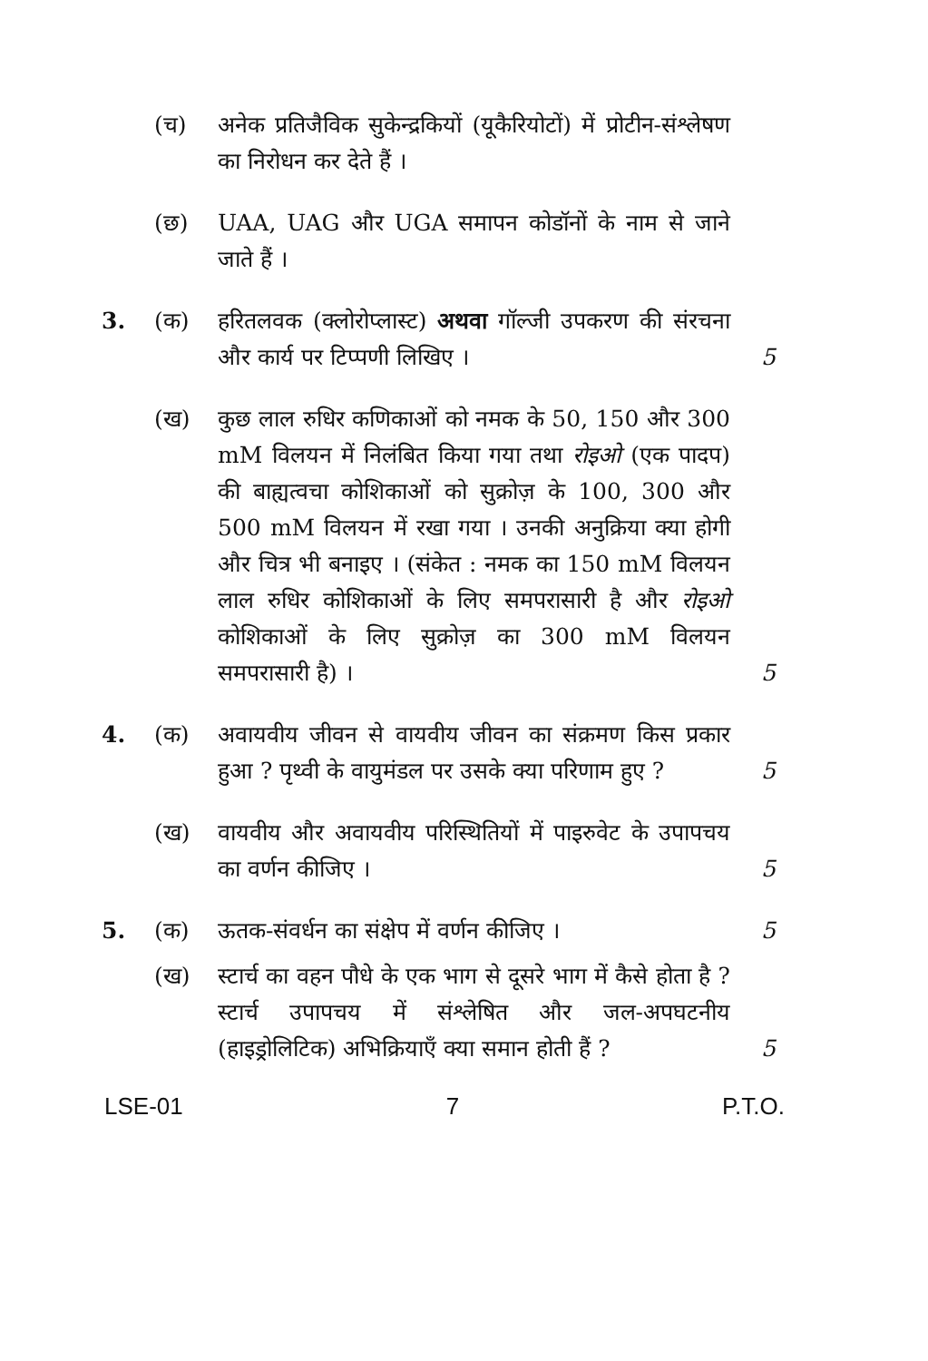(च) अनेक प्रतिजैविक सुकेन्द्रकियों (यूकैरियोटों) में प्रोटीन-संश्लेषण का निरोधन कर देते हैं ।
(छ) UAA, UAG और UGA समापन कोडॉनों के नाम से जाने जाते हैं ।
3. (क) हरितलवक (क्लोरोप्लास्ट) अथवा गॉल्जी उपकरण की संरचना और कार्य पर टिप्पणी लिखिए ।
5
(ख) कुछ लाल रुधिर कणिकाओं को नमक के 50, 150 और 300 mM विलयन में निलंबित किया गया तथा रोइओ (एक पादप) की बाह्यत्वचा कोशिकाओं को सुक्रोज़ के 100, 300 और 500 mM विलयन में रखा गया । उनकी अनुक्रिया क्या होगी और चित्र भी बनाइए । (संकेत : नमक का 150 mM विलयन लाल रुधिर कोशिकाओं के लिए समपरासारी है और रोइओ कोशिकाओं के लिए सुक्रोज़ का 300 mM विलयन समपरासारी है) ।
5
4. (क) अवायवीय जीवन से वायवीय जीवन का संक्रमण किस प्रकार हुआ ? पृथ्वी के वायुमंडल पर उसके क्या परिणाम हुए ?
5
(ख) वायवीय और अवायवीय परिस्थितियों में पाइरुवेट के उपापचय का वर्णन कीजिए ।
5
5. (क) ऊतक-संवर्धन का संक्षेप में वर्णन कीजिए ।
5
(ख) स्टार्च का वहन पौधे के एक भाग से दूसरे भाग में कैसे होता है ? स्टार्च उपापचय में संश्लेषित और जल-अपघटनीय (हाइड्रोलिटिक) अभिक्रियाएँ क्या समान होती हैं ?
5
LSE-01 7 P.T.O.